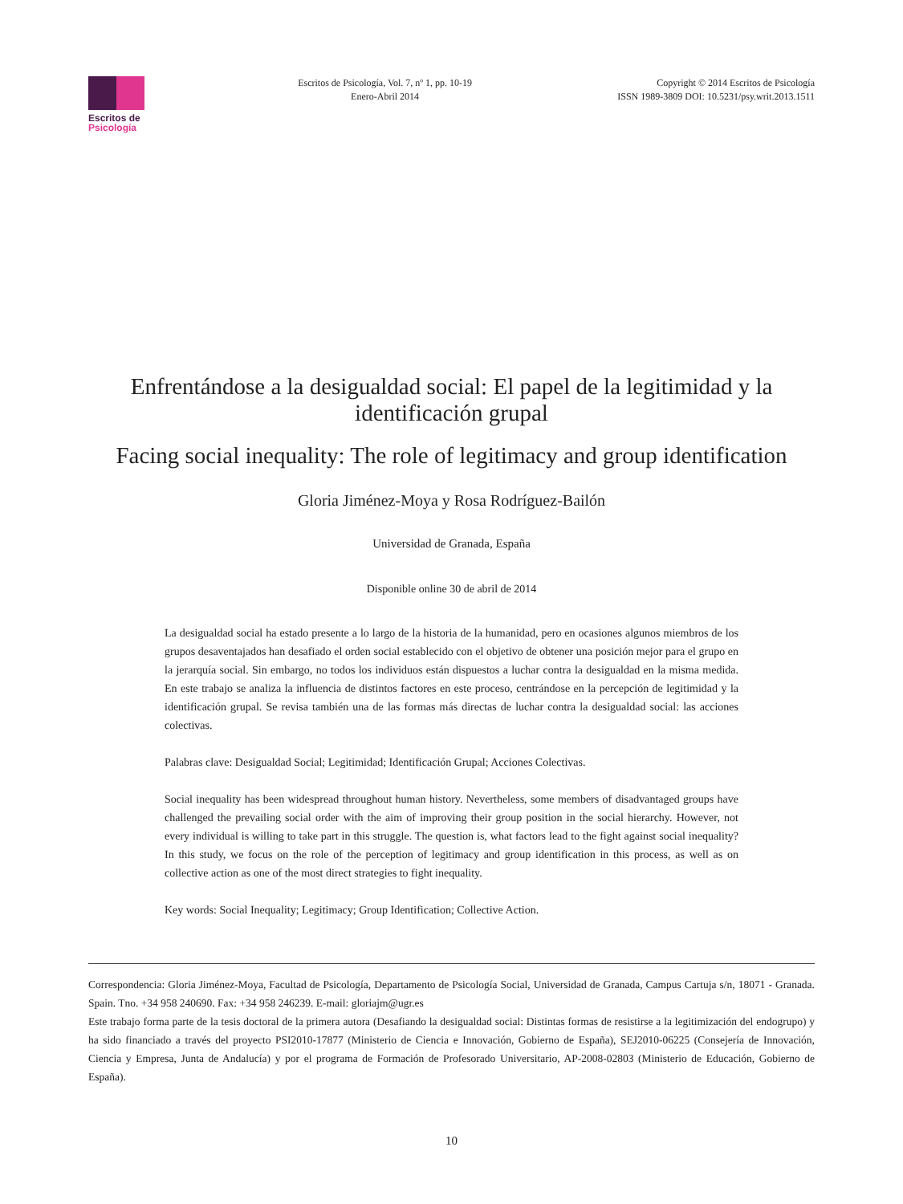Escritos de
Psicología
Escritos de Psicología, Vol. 7, nº 1, pp. 10-19
Enero-Abril 2014
Copyright © 2014 Escritos de Psicología
ISSN 1989-3809 DOI: 10.5231/psy.writ.2013.1511
Enfrentándose a la desigualdad social: El papel de la legitimidad y la identificación grupal
Facing social inequality: The role of legitimacy and group identification
Gloria Jiménez-Moya y Rosa Rodríguez-Bailón
Universidad de Granada, España
Disponible online 30 de abril de 2014
La desigualdad social ha estado presente a lo largo de la historia de la humanidad, pero en ocasiones algunos miembros de los grupos desaventajados han desafiado el orden social establecido con el objetivo de obtener una posición mejor para el grupo en la jerarquía social. Sin embargo, no todos los individuos están dispuestos a luchar contra la desigualdad en la misma medida. En este trabajo se analiza la influencia de distintos factores en este proceso, centrándose en la percepción de legitimidad y la identificación grupal. Se revisa también una de las formas más directas de luchar contra la desigualdad social: las acciones colectivas.
Palabras clave: Desigualdad Social; Legitimidad; Identificación Grupal; Acciones Colectivas.
Social inequality has been widespread throughout human history. Nevertheless, some members of disadvantaged groups have challenged the prevailing social order with the aim of improving their group position in the social hierarchy. However, not every individual is willing to take part in this struggle. The question is, what factors lead to the fight against social inequality? In this study, we focus on the role of the perception of legitimacy and group identification in this process, as well as on collective action as one of the most direct strategies to fight inequality.
Key words: Social Inequality; Legitimacy; Group Identification; Collective Action.
Correspondencia: Gloria Jiménez-Moya, Facultad de Psicología, Departamento de Psicología Social, Universidad de Granada, Campus Cartuja s/n, 18071 - Granada. Spain. Tno. +34 958 240690. Fax: +34 958 246239. E-mail: gloriajm@ugr.es
Este trabajo forma parte de la tesis doctoral de la primera autora (Desafiando la desigualdad social: Distintas formas de resistirse a la legitimización del endogrupo) y ha sido financiado a través del proyecto PSI2010-17877 (Ministerio de Ciencia e Innovación, Gobierno de España), SEJ2010-06225 (Consejería de Innovación, Ciencia y Empresa, Junta de Andalucía) y por el programa de Formación de Profesorado Universitario, AP-2008-02803 (Ministerio de Educación, Gobierno de España).
10